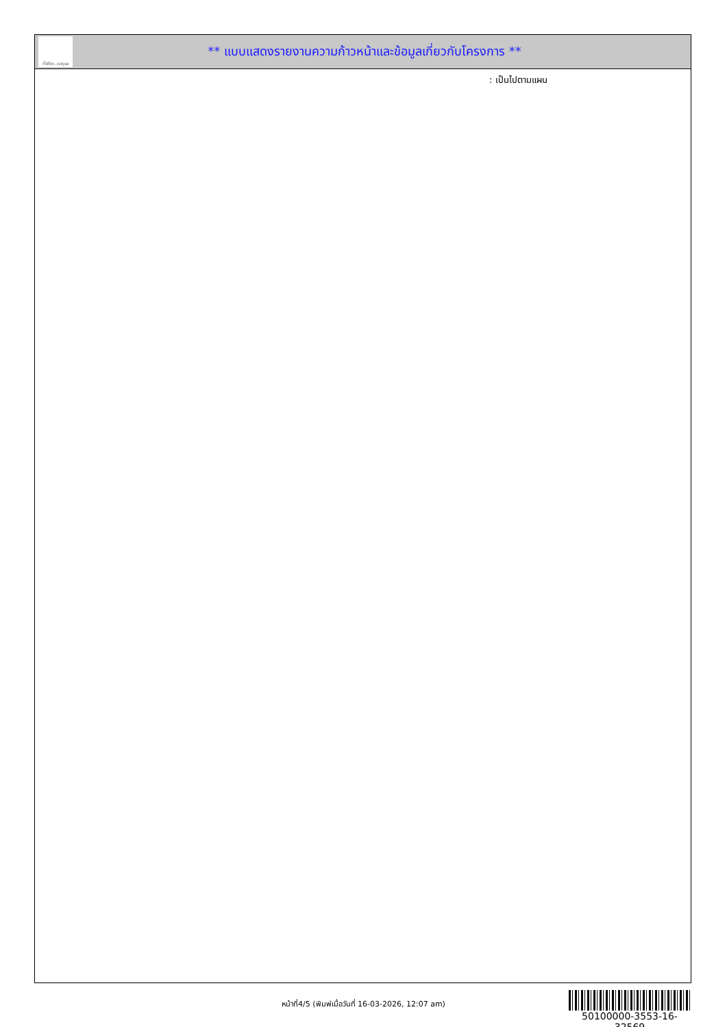ทั้งชีวิต..เราดูแล
** แบบแสดงรายงานความก้าวหน้าและข้อมูลเกี่ยวกับโครงการ **
: เป็นไปตามแผน
หน้าที่4/5 (พิมพ์เมื่อวันที่ 16-03-2026, 12:07 am)
50100000-3553-16-32569